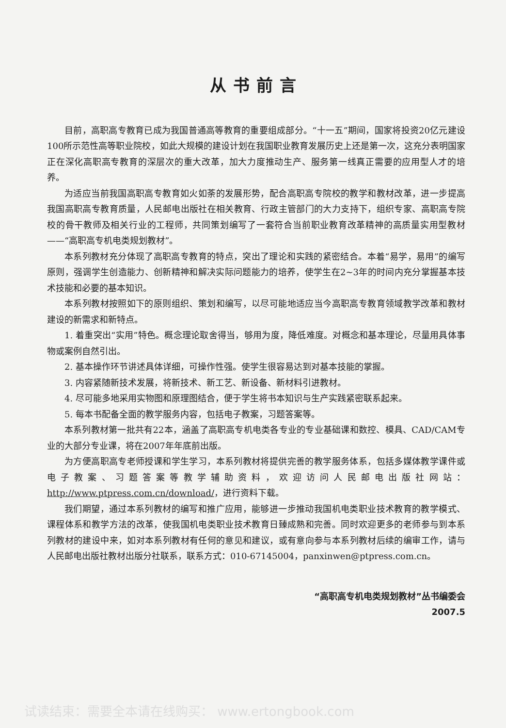从书前言
目前，高职高专教育已成为我国普通高等教育的重要组成部分。“十一五”期间，国家将投资20亿元建设100所示范性高等职业院校，如此大规模的建设计划在我国职业教育发展历史上还是第一次，这充分表明国家正在深化高职高专教育的深层次的重大改革，加大力度推动生产、服务第一线真正需要的应用型人才的培养。
为适应当前我国高职高专教育如火如荼的发展形势，配合高职高专院校的教学和教材改革，进一步提高我国高职高专教育质量，人民邮电出版社在相关教育、行政主管部门的大力支持下，组织专家、高职高专院校的骨干教师及相关行业的工程师，共同策划编写了一套符合当前职业教育改革精神的高质量实用型教材——“高职高专机电类规划教材”。
本系列教材充分体现了高职高专教育的特点，突出了理论和实践的紧密结合。本着“易学，易用”的编写原则，强调学生创造能力、创新精神和解决实际问题能力的培养，使学生在2~3年的时间内充分掌握基本技术技能和必要的基本知识。
本系列教材按照如下的原则组织、策划和编写，以尽可能地适应当今高职高专教育领域教学改革和教材建设的新需求和新特点。
1. 着重突出“实用”特色。概念理论取舍得当，够用为度，降低难度。对概念和基本理论，尽量用具体事物或案例自然引出。
2. 基本操作环节讲述具体详细，可操作性强。使学生很容易达到对基本技能的掌握。
3. 内容紧随新技术发展，将新技术、新工艺、新设备、新材料引进教材。
4. 尽可能多地采用实物图和原理图结合，便于学生将书本知识与生产实践紧密联系起来。
5. 每本书配备全面的教学服务内容，包括电子教案，习题答案等。
本系列教材第一批共有22本，涵盖了高职高专机电类各专业的专业基础课和数控、模具、CAD/CAM专业的大部分专业课，将在2007年年底前出版。
为方便高职高专老师授课和学生学习，本系列教材将提供完善的教学服务体系，包括多媒体教学课件或电子教案、习题答案等教学辅助资料，欢迎访问人民邮电出版社网站：http://www.ptpress.com.cn/download/，进行资料下载。
我们期望，通过本系列教材的编写和推广应用，能够进一步推动我国机电类职业技术教育的教学模式、课程体系和教学方法的改革，使我国机电类职业技术教育日臻成熟和完善。同时欢迎更多的老师参与到本系列教材的建设中来，如对本系列教材有任何的意见和建议，或有意向参与本系列教材后续的编审工作，请与人民邮电出版社教材出版分社联系，联系方式：010-67145004，panxinwen@ptpress.com.cn。
“高职高专机电类规划教材”丛书编委会
2007.5
试读结束：需要全本请在线购买： www.ertongbook.com